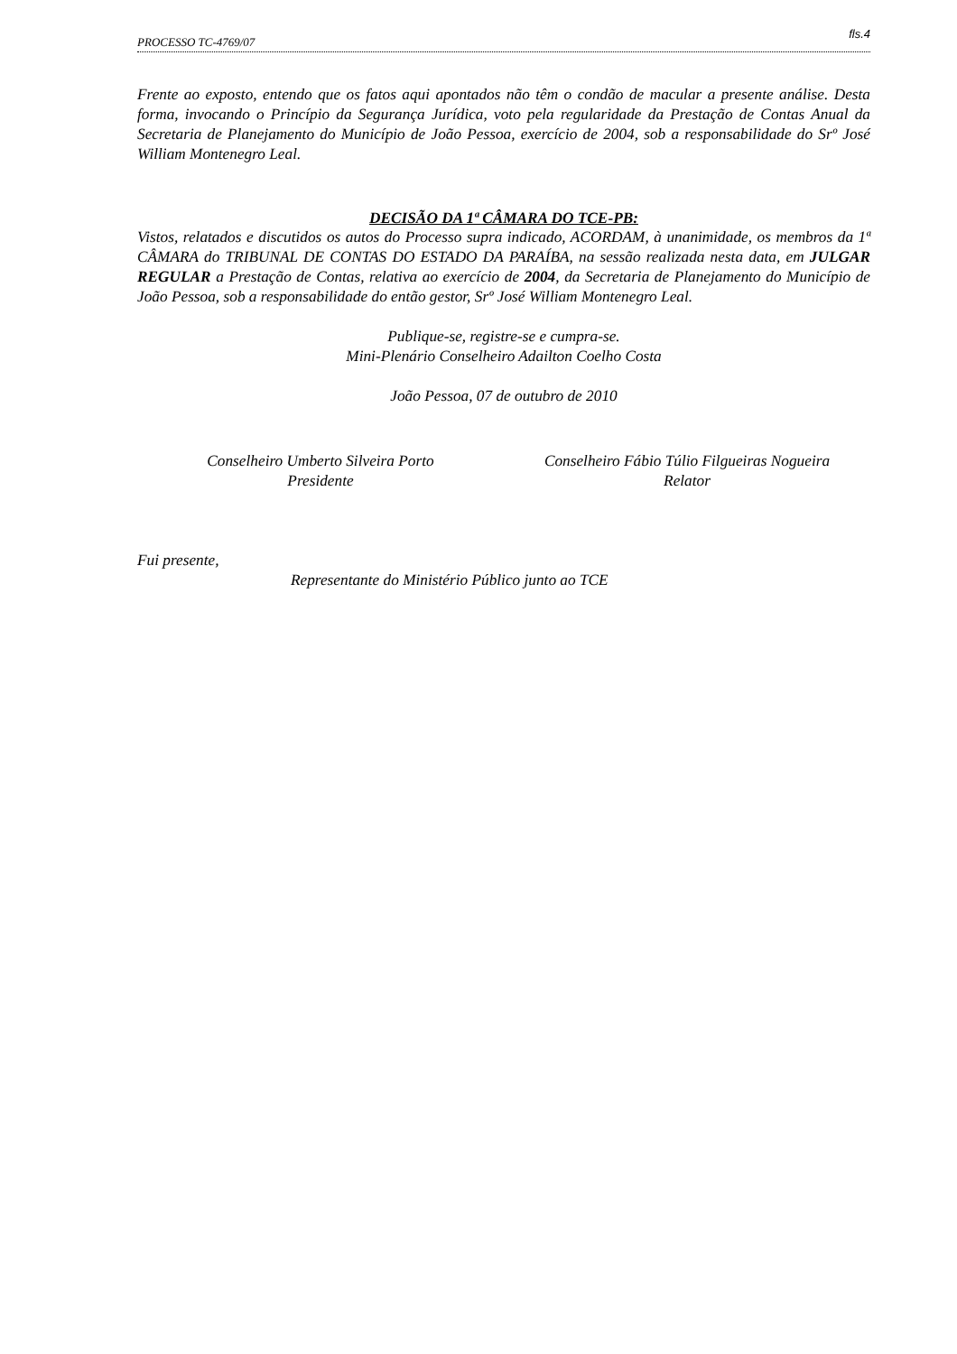PROCESSO TC-4769/07 fls.4
Frente ao exposto, entendo que os fatos aqui apontados não têm o condão de macular a presente análise. Desta forma, invocando o Princípio da Segurança Jurídica, voto pela regularidade da Prestação de Contas Anual da Secretaria de Planejamento do Município de João Pessoa, exercício de 2004, sob a responsabilidade do Srº José William Montenegro Leal.
DECISÃO DA 1ª CÂMARA DO TCE-PB:
Vistos, relatados e discutidos os autos do Processo supra indicado, ACORDAM, à unanimidade, os membros da 1ª CÂMARA do TRIBUNAL DE CONTAS DO ESTADO DA PARAÍBA, na sessão realizada nesta data, em JULGAR REGULAR a Prestação de Contas, relativa ao exercício de 2004, da Secretaria de Planejamento do Município de João Pessoa, sob a responsabilidade do então gestor, Srº José William Montenegro Leal.
Publique-se, registre-se e cumpra-se.
Mini-Plenário Conselheiro Adailton Coelho Costa
João Pessoa, 07 de outubro de 2010
Conselheiro Umberto Silveira Porto
Presidente
Conselheiro Fábio Túlio Filgueiras Nogueira
Relator
Fui presente,
Representante do Ministério Público junto ao TCE